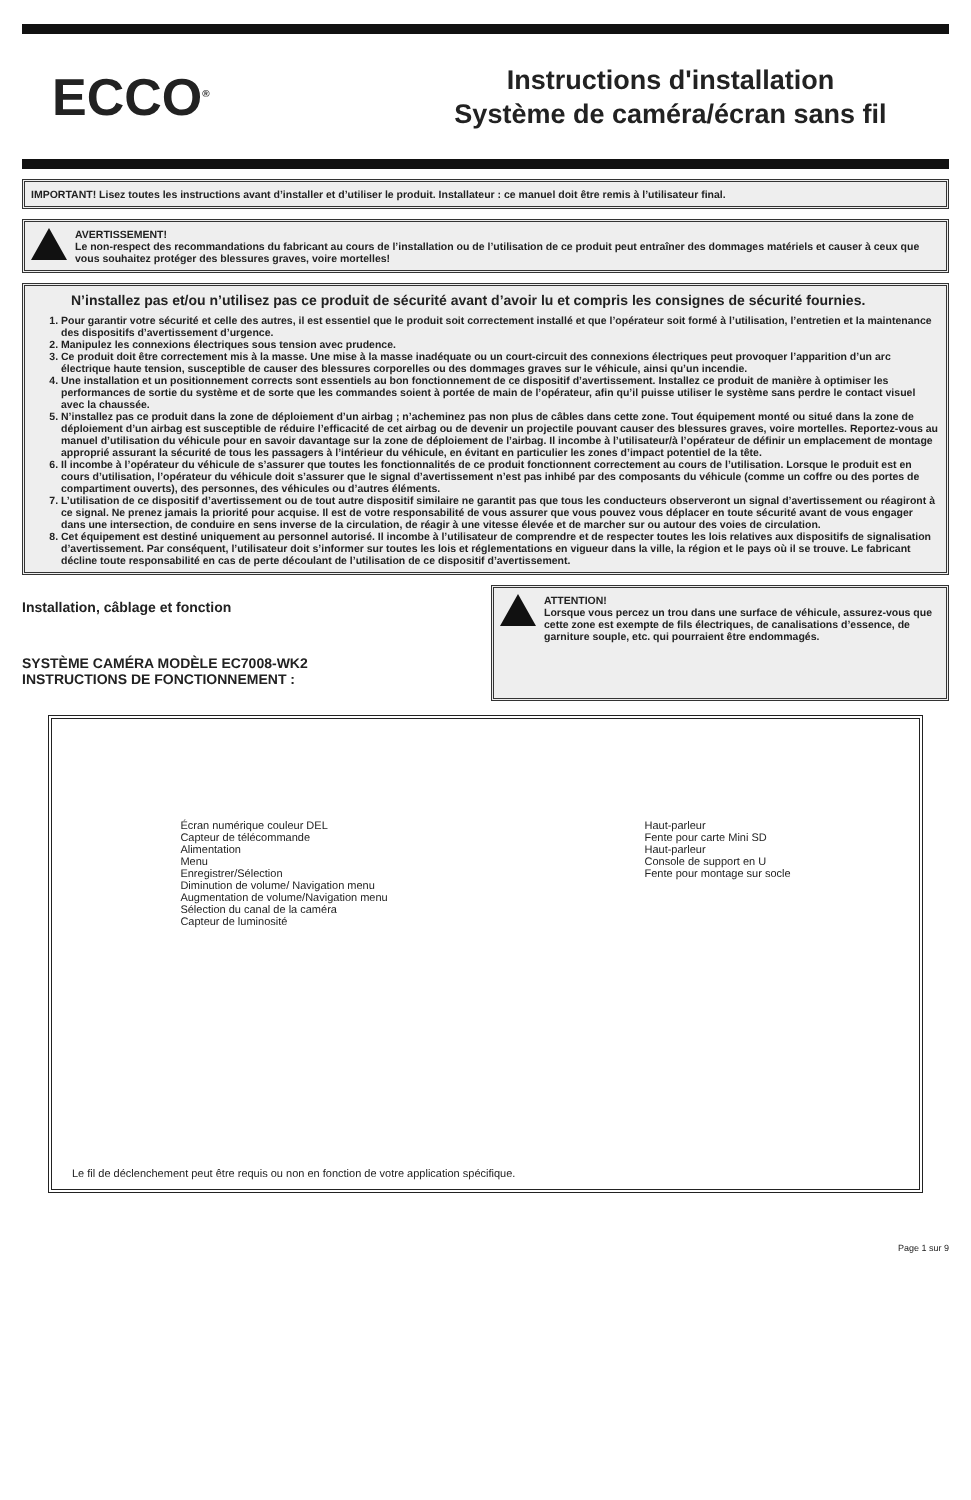ECCO<sup>®</sup>
Instructions d'installation
Système de caméra/écran sans fil
IMPORTANT! Lisez toutes les instructions avant d’installer et d’utiliser le produit. Installateur : ce manuel doit être remis à l’utilisateur final.
AVERTISSEMENT!
Le non-respect des recommandations du fabricant au cours de l’installation ou de l’utilisation de ce produit peut entraîner des dommages matériels et causer à ceux que vous souhaitez protéger des blessures graves, voire mortelles!
N’installez pas et/ou n’utilisez pas ce produit de sécurité avant d’avoir lu et compris les consignes de sécurité fournies.
1. Pour garantir votre sécurité et celle des autres, il est essentiel que le produit soit correctement installé et que l’opérateur soit formé à l’utilisation, l’entretien et la maintenance des dispositifs d’avertissement d’urgence.
2. Manipulez les connexions électriques sous tension avec prudence.
3. Ce produit doit être correctement mis à la masse. Une mise à la masse inadéquate ou un court-circuit des connexions électriques peut provoquer l’apparition d’un arc électrique haute tension, susceptible de causer des blessures corporelles ou des dommages graves sur le véhicule, ainsi qu’un incendie.
4. Une installation et un positionnement corrects sont essentiels au bon fonctionnement de ce dispositif d’avertissement. Installez ce produit de manière à optimiser les performances de sortie du système et de sorte que les commandes soient à portée de main de l’opérateur, afin qu’il puisse utiliser le système sans perdre le contact visuel avec la chaussée.
5. N’installez pas ce produit dans la zone de déploiement d’un airbag ; n’acheminez pas non plus de câbles dans cette zone. Tout équipement monté ou situé dans la zone de déploiement d’un airbag est susceptible de réduire l’efficacité de cet airbag ou de devenir un projectile pouvant causer des blessures graves, voire mortelles. Reportez-vous au manuel d’utilisation du véhicule pour en savoir davantage sur la zone de déploiement de l’airbag. Il incombe à l’utilisateur/à l’opérateur de définir un emplacement de montage approprié assurant la sécurité de tous les passagers à l’intérieur du véhicule, en évitant en particulier les zones d’impact potentiel de la tête.
6. Il incombe à l’opérateur du véhicule de s’assurer que toutes les fonctionnalités de ce produit fonctionnent correctement au cours de l’utilisation. Lorsque le produit est en cours d’utilisation, l’opérateur du véhicule doit s’assurer que le signal d’avertissement n’est pas inhibé par des composants du véhicule (comme un coffre ou des portes de compartiment ouverts), des personnes, des véhicules ou d’autres éléments.
7. L’utilisation de ce dispositif d’avertissement ou de tout autre dispositif similaire ne garantit pas que tous les conducteurs observeront un signal d’avertissement ou réagiront à ce signal. Ne prenez jamais la priorité pour acquise. Il est de votre responsabilité de vous assurer que vous pouvez vous déplacer en toute sécurité avant de vous engager dans une intersection, de conduire en sens inverse de la circulation, de réagir à une vitesse élevée et de marcher sur ou autour des voies de circulation.
8. Cet équipement est destiné uniquement au personnel autorisé. Il incombe à l’utilisateur de comprendre et de respecter toutes les lois relatives aux dispositifs de signalisation d’avertissement. Par conséquent, l’utilisateur doit s’informer sur toutes les lois et réglementations en vigueur dans la ville, la région et le pays où il se trouve. Le fabricant décline toute responsabilité en cas de perte découlant de l’utilisation de ce dispositif d’avertissement.
Installation, câblage et fonction
SYSTÈME CAMÉRA MODÈLE EC7008-WK2
INSTRUCTIONS DE FONCTIONNEMENT :
ATTENTION!
Lorsque vous percez un trou dans une surface de véhicule, assurez-vous que cette zone est exempte de fils électriques, de canalisations d’essence, de garniture souple, etc. qui pourraient être endommagés.
Écran numérique couleur DEL
Capteur de télécommande
Alimentation
Menu
Enregistrer/Sélection
Diminution de volume/ Navigation menu
Augmentation de volume/Navigation menu
Sélection du canal de la caméra
Capteur de luminosité
Haut-parleur
Fente pour carte Mini SD
Haut-parleur
Console de support en U
Fente pour montage sur socle
Le fil de déclenchement peut être requis ou non en fonction de votre application spécifique.
Page 1 sur 9